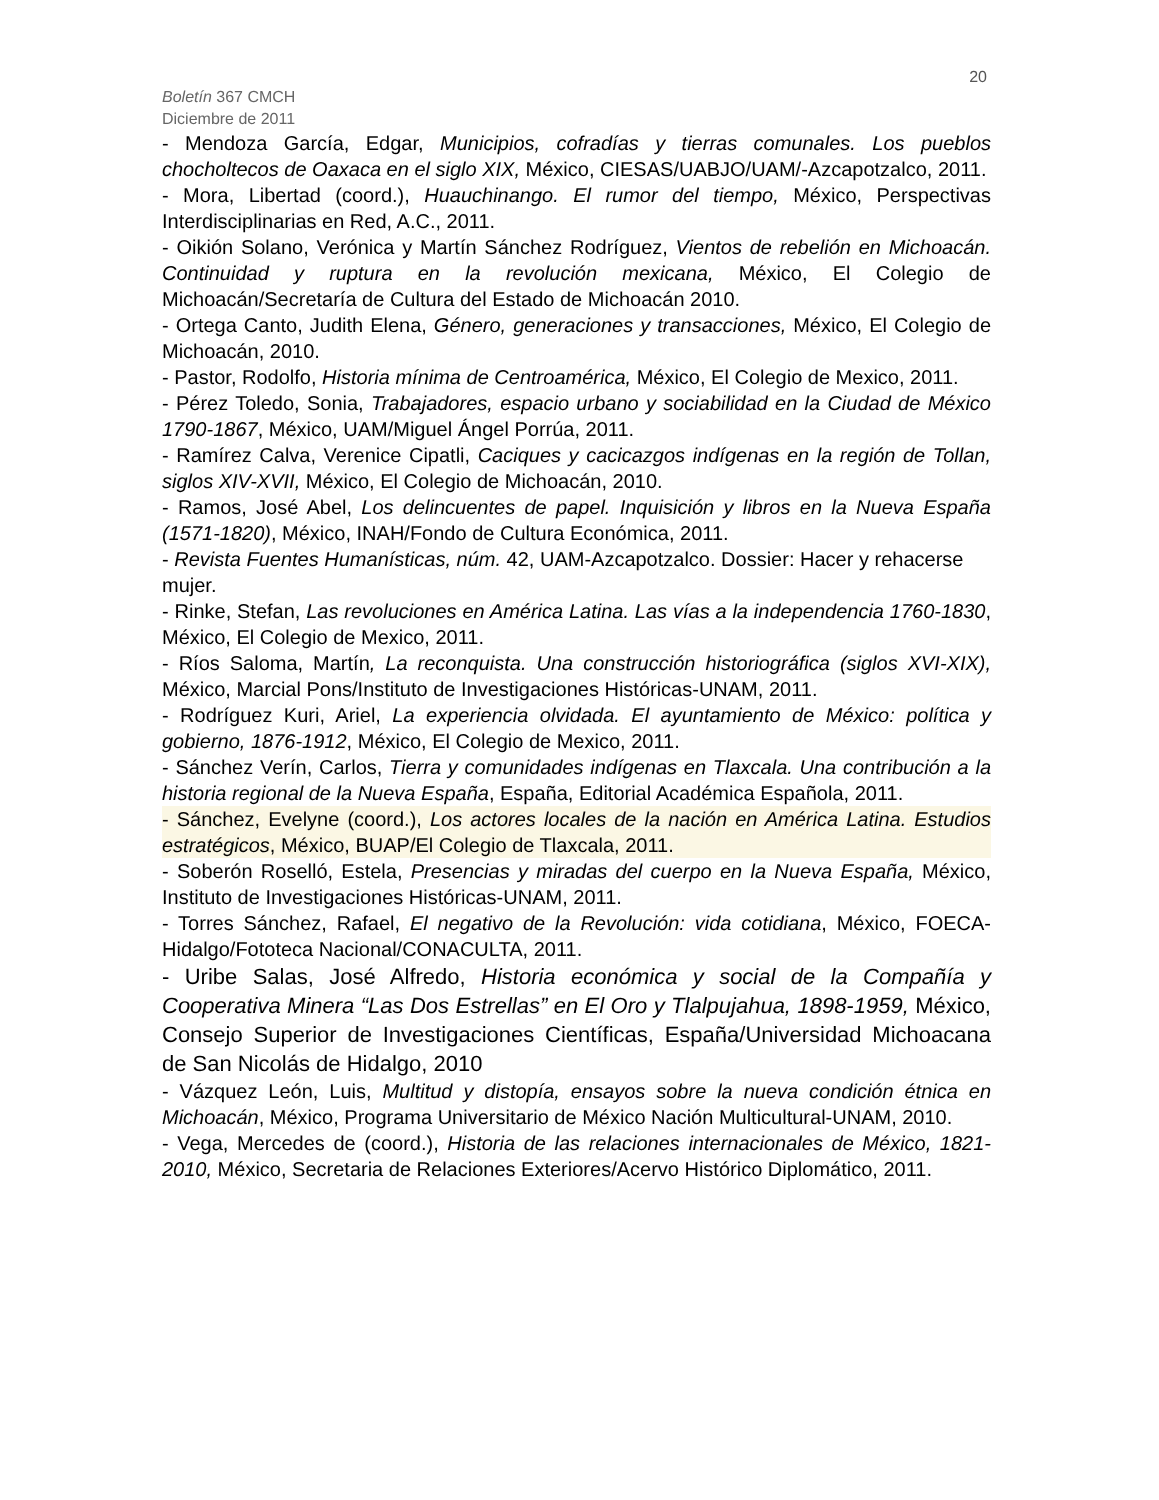20
Boletín 367 CMCH
Diciembre de 2011
- Mendoza García, Edgar, Municipios, cofradías y tierras comunales. Los pueblos chocholtecos de Oaxaca en el siglo XIX, México, CIESAS/UABJO/UAM/-Azcapotzalco, 2011.
- Mora, Libertad (coord.), Huauchinango. El rumor del tiempo, México, Perspectivas Interdisciplinarias en Red, A.C., 2011.
- Oikión Solano, Verónica y Martín Sánchez Rodríguez, Vientos de rebelión en Michoacán. Continuidad y ruptura en la revolución mexicana, México, El Colegio de Michoacán/Secretaría de Cultura del Estado de Michoacán 2010.
- Ortega Canto, Judith Elena, Género, generaciones y transacciones, México, El Colegio de Michoacán, 2010.
- Pastor, Rodolfo, Historia mínima de Centroamérica, México, El Colegio de Mexico, 2011.
- Pérez Toledo, Sonia, Trabajadores, espacio urbano y sociabilidad en la Ciudad de México 1790-1867, México, UAM/Miguel Ángel Porrúa, 2011.
- Ramírez Calva, Verenice Cipatli, Caciques y cacicazgos indígenas en la región de Tollan, siglos XIV-XVII, México, El Colegio de Michoacán, 2010.
- Ramos, José Abel, Los delincuentes de papel. Inquisición y libros en la Nueva España (1571-1820), México, INAH/Fondo de Cultura Económica, 2011.
- Revista Fuentes Humanísticas, núm. 42, UAM-Azcapotzalco. Dossier: Hacer y rehacerse mujer.
- Rinke, Stefan, Las revoluciones en América Latina. Las vías a la independencia 1760-1830, México, El Colegio de Mexico, 2011.
- Ríos Saloma, Martín, La reconquista. Una construcción historiográfica (siglos XVI-XIX), México, Marcial Pons/Instituto de Investigaciones Históricas-UNAM, 2011.
- Rodríguez Kuri, Ariel, La experiencia olvidada. El ayuntamiento de México: política y gobierno, 1876-1912, México, El Colegio de Mexico, 2011.
- Sánchez Verín, Carlos, Tierra y comunidades indígenas en Tlaxcala. Una contribución a la historia regional de la Nueva España, España, Editorial Académica Española, 2011.
- Sánchez, Evelyne (coord.), Los actores locales de la nación en América Latina. Estudios estratégicos, México, BUAP/El Colegio de Tlaxcala, 2011.
- Soberón Roselló, Estela, Presencias y miradas del cuerpo en la Nueva España, México, Instituto de Investigaciones Históricas-UNAM, 2011.
- Torres Sánchez, Rafael, El negativo de la Revolución: vida cotidiana, México, FOECA-Hidalgo/Fototeca Nacional/CONACULTA, 2011.
- Uribe Salas, José Alfredo, Historia económica y social de la Compañía y Cooperativa Minera “Las Dos Estrellas” en El Oro y Tlalpujahua, 1898-1959, México, Consejo Superior de Investigaciones Científicas, España/Universidad Michoacana de San Nicolás de Hidalgo, 2010
- Vázquez León, Luis, Multitud y distopía, ensayos sobre la nueva condición étnica en Michoacán, México, Programa Universitario de México Nación Multicultural-UNAM, 2010.
- Vega, Mercedes de (coord.), Historia de las relaciones internacionales de México, 1821-2010, México, Secretaria de Relaciones Exteriores/Acervo Histórico Diplomático, 2011.